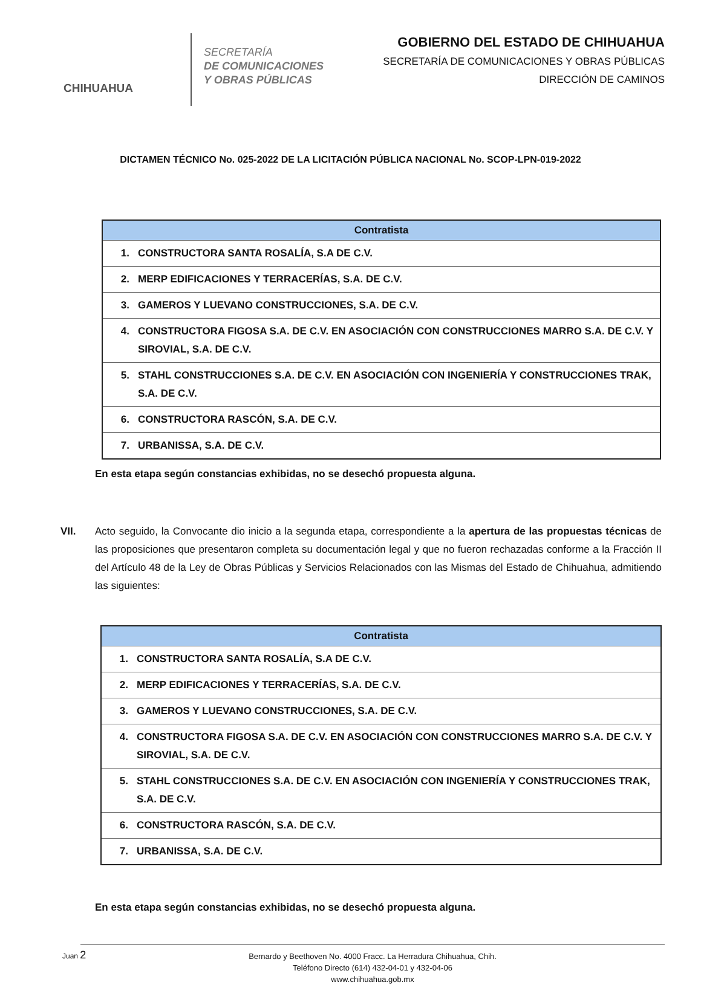CHIHUAHUA
SECRETARÍA
DE COMUNICACIONES
Y OBRAS PÚBLICAS
GOBIERNO DEL ESTADO DE CHIHUAHUA
SECRETARÍA DE COMUNICACIONES Y OBRAS PÚBLICAS
DIRECCIÓN DE CAMINOS
DICTAMEN TÉCNICO No. 025-2022 DE LA LICITACIÓN PÚBLICA NACIONAL No. SCOP-LPN-019-2022
| Contratista | |
| --- | --- |
| 1. | CONSTRUCTORA SANTA ROSALÍA, S.A DE C.V. |
| 2. | MERP EDIFICACIONES Y TERRACERÍAS, S.A. DE C.V. |
| 3. | GAMEROS Y LUEVANO CONSTRUCCIONES, S.A. DE C.V. |
| 4. | CONSTRUCTORA FIGOSA S.A. DE C.V. EN ASOCIACIÓN CON CONSTRUCCIONES MARRO S.A. DE C.V. Y SIROVIAL, S.A. DE C.V. |
| 5. | STAHL CONSTRUCCIONES S.A. DE C.V. EN ASOCIACIÓN CON INGENIERÍA Y CONSTRUCCIONES TRAK, S.A. DE C.V. |
| 6. | CONSTRUCTORA RASCÓN, S.A. DE C.V. |
| 7. | URBANISSA, S.A. DE C.V. |
En esta etapa según constancias exhibidas, no se desechó propuesta alguna.
VII. Acto seguido, la Convocante dio inicio a la segunda etapa, correspondiente a la apertura de las propuestas técnicas de las proposiciones que presentaron completa su documentación legal y que no fueron rechazadas conforme a la Fracción II del Artículo 48 de la Ley de Obras Públicas y Servicios Relacionados con las Mismas del Estado de Chihuahua, admitiendo las siguientes:
| Contratista | |
| --- | --- |
| 1. | CONSTRUCTORA SANTA ROSALÍA, S.A DE C.V. |
| 2. | MERP EDIFICACIONES Y TERRACERÍAS, S.A. DE C.V. |
| 3. | GAMEROS Y LUEVANO CONSTRUCCIONES, S.A. DE C.V. |
| 4. | CONSTRUCTORA FIGOSA S.A. DE C.V. EN ASOCIACIÓN CON CONSTRUCCIONES MARRO S.A. DE C.V. Y SIROVIAL, S.A. DE C.V. |
| 5. | STAHL CONSTRUCCIONES S.A. DE C.V. EN ASOCIACIÓN CON INGENIERÍA Y CONSTRUCCIONES TRAK, S.A. DE C.V. |
| 6. | CONSTRUCTORA RASCÓN, S.A. DE C.V. |
| 7. | URBANISSA, S.A. DE C.V. |
En esta etapa según constancias exhibidas, no se desechó propuesta alguna.
Juan 2 Bernardo y Beethoven No. 4000 Fracc. La Herradura Chihuahua, Chih.
Teléfono Directo (614) 432-04-01 y 432-04-06
www.chihuahua.gob.mx